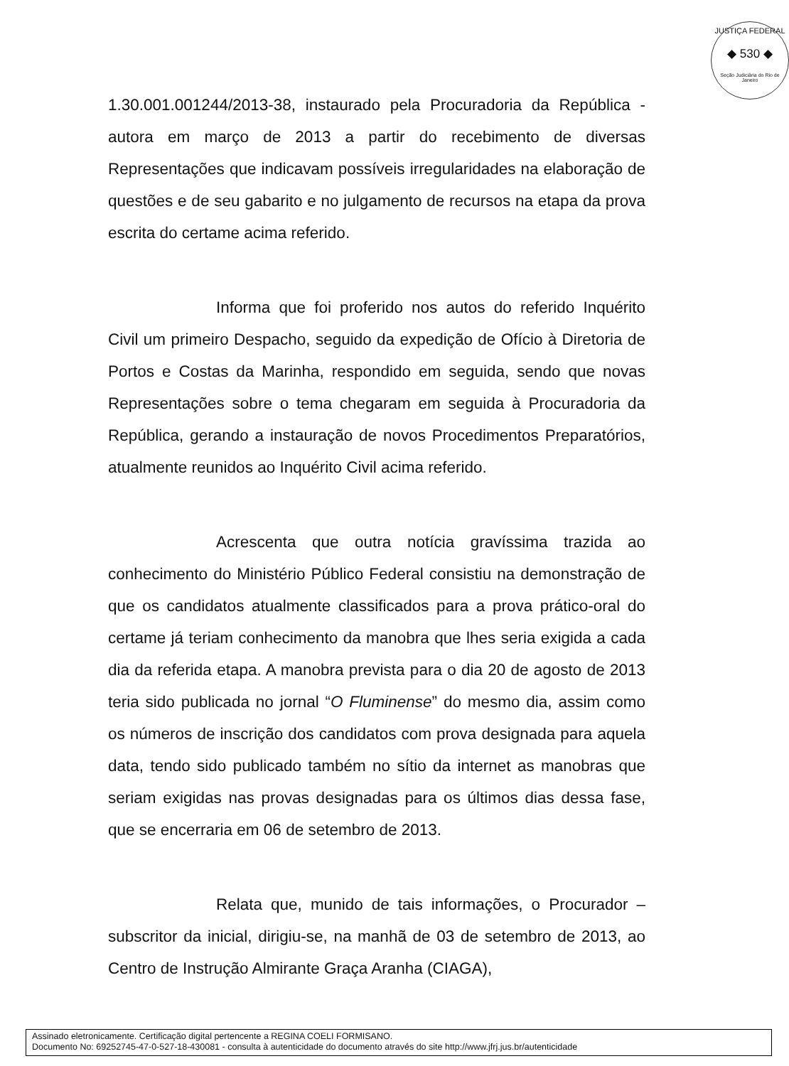JUSTIÇA FEDERAL
◆ 530 ◆
Seção Judiciária do Rio de Janeiro
1.30.001.001244/2013-38, instaurado pela Procuradoria da República - autora em março de 2013 a partir do recebimento de diversas Representações que indicavam possíveis irregularidades na elaboração de questões e de seu gabarito e no julgamento de recursos na etapa da prova escrita do certame acima referido.
Informa que foi proferido nos autos do referido Inquérito Civil um primeiro Despacho, seguido da expedição de Ofício à Diretoria de Portos e Costas da Marinha, respondido em seguida, sendo que novas Representações sobre o tema chegaram em seguida à Procuradoria da República, gerando a instauração de novos Procedimentos Preparatórios, atualmente reunidos ao Inquérito Civil acima referido.
Acrescenta que outra notícia gravíssima trazida ao conhecimento do Ministério Público Federal consistiu na demonstração de que os candidatos atualmente classificados para a prova prático-oral do certame já teriam conhecimento da manobra que lhes seria exigida a cada dia da referida etapa. A manobra prevista para o dia 20 de agosto de 2013 teria sido publicada no jornal “O Fluminense” do mesmo dia, assim como os números de inscrição dos candidatos com prova designada para aquela data, tendo sido publicado também no sítio da internet as manobras que seriam exigidas nas provas designadas para os últimos dias dessa fase, que se encerraria em 06 de setembro de 2013.
Relata que, munido de tais informações, o Procurador – subscritor da inicial, dirigiu-se, na manhã de 03 de setembro de 2013, ao Centro de Instrução Almirante Graça Aranha (CIAGA),
Assinado eletronicamente. Certificação digital pertencente a REGINA COELI FORMISANO.
Documento No: 69252745-47-0-527-18-430081 - consulta à autenticidade do documento através do site http://www.jfrj.jus.br/autenticidade